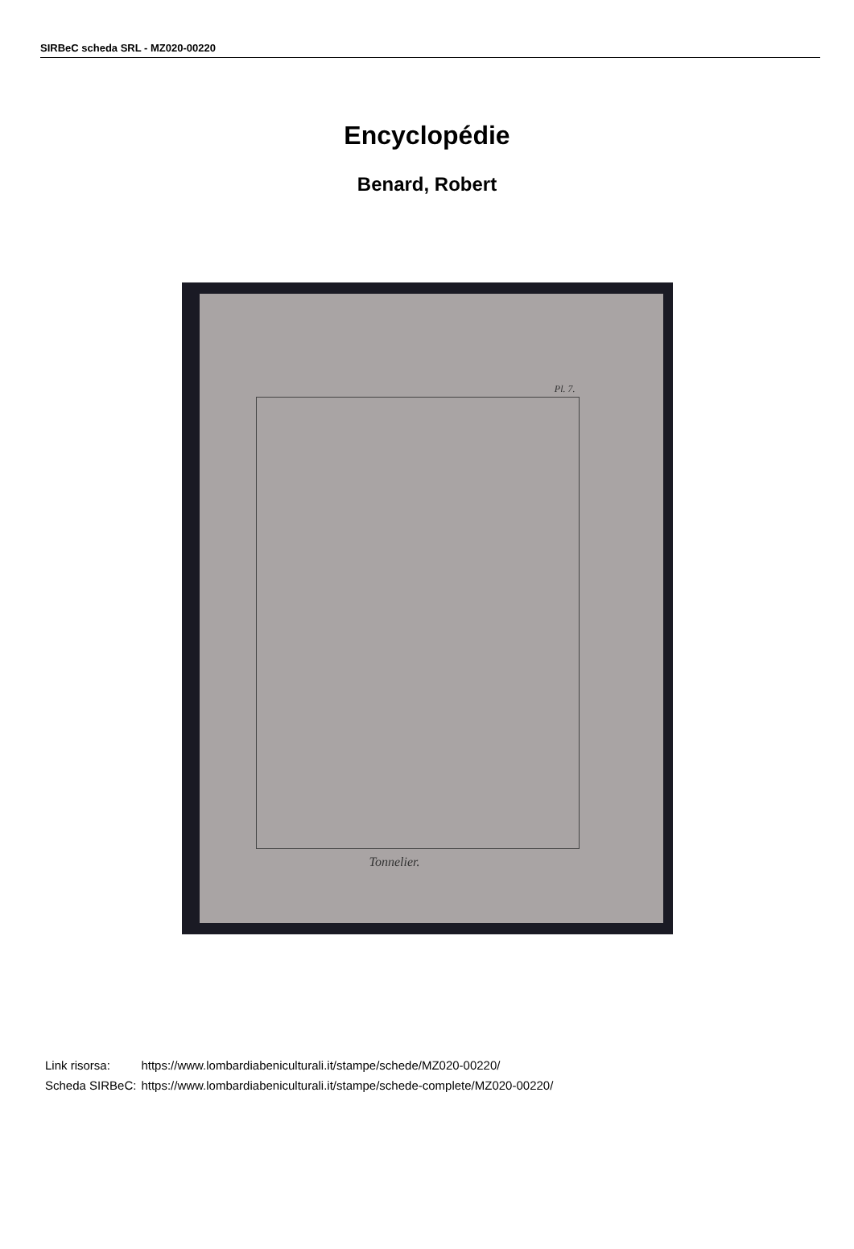SIRBeC scheda SRL - MZ020-00220
Encyclopédie
Benard, Robert
Pl. 7.
Tonnelier.
| Link risorsa: | https://www.lombardiabeniculturali.it/stampe/schede/MZ020-00220/ |
| Scheda SIRBeC: | https://www.lombardiabeniculturali.it/stampe/schede-complete/MZ020-00220/ |